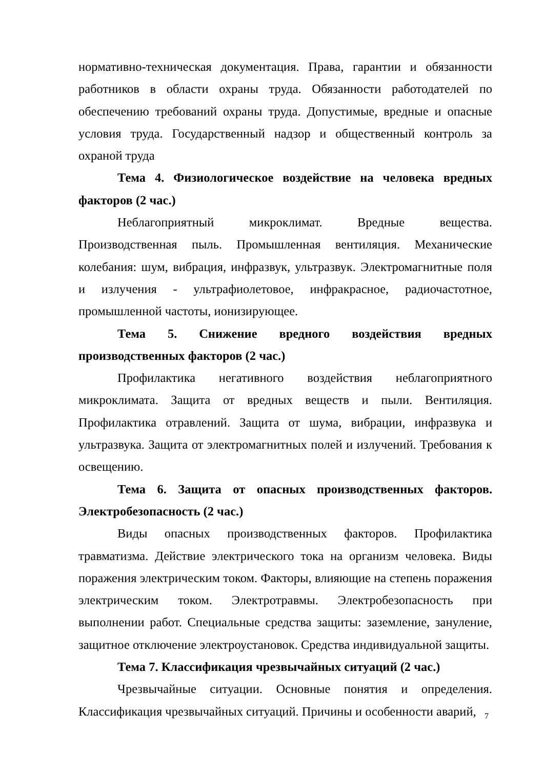нормативно-техническая документация. Права, гарантии и обязанности работников в области охраны труда. Обязанности работодателей по обеспечению требований охраны труда. Допустимые, вредные и опасные условия труда. Государственный надзор и общественный контроль за охраной труда
Тема 4. Физиологическое воздействие на человека вредных факторов (2 час.)
Неблагоприятный микроклимат. Вредные вещества. Производственная пыль. Промышленная вентиляция. Механические колебания: шум, вибрация, инфразвук, ультразвук. Электромагнитные поля и излучения - ультрафиолетовое, инфракрасное, радиочастотное, промышленной частоты, ионизирующее.
Тема 5. Снижение вредного воздействия вредных производственных факторов (2 час.)
Профилактика негативного воздействия неблагоприятного микроклимата. Защита от вредных веществ и пыли. Вентиляция. Профилактика отравлений. Защита от шума, вибрации, инфразвука и ультразвука. Защита от электромагнитных полей и излучений. Требования к освещению.
Тема 6. Защита от опасных производственных факторов. Электробезопасность (2 час.)
Виды опасных производственных факторов. Профилактика травматизма. Действие электрического тока на организм человека. Виды поражения электрическим током. Факторы, влияющие на степень поражения электрическим током. Электротравмы. Электробезопасность при выполнении работ. Специальные средства защиты: заземление, зануление, защитное отключение электроустановок. Средства индивидуальной защиты.
Тема 7. Классификация чрезвычайных ситуаций (2 час.)
Чрезвычайные ситуации. Основные понятия и определения. Классификация чрезвычайных ситуаций. Причины и особенности аварий,
7